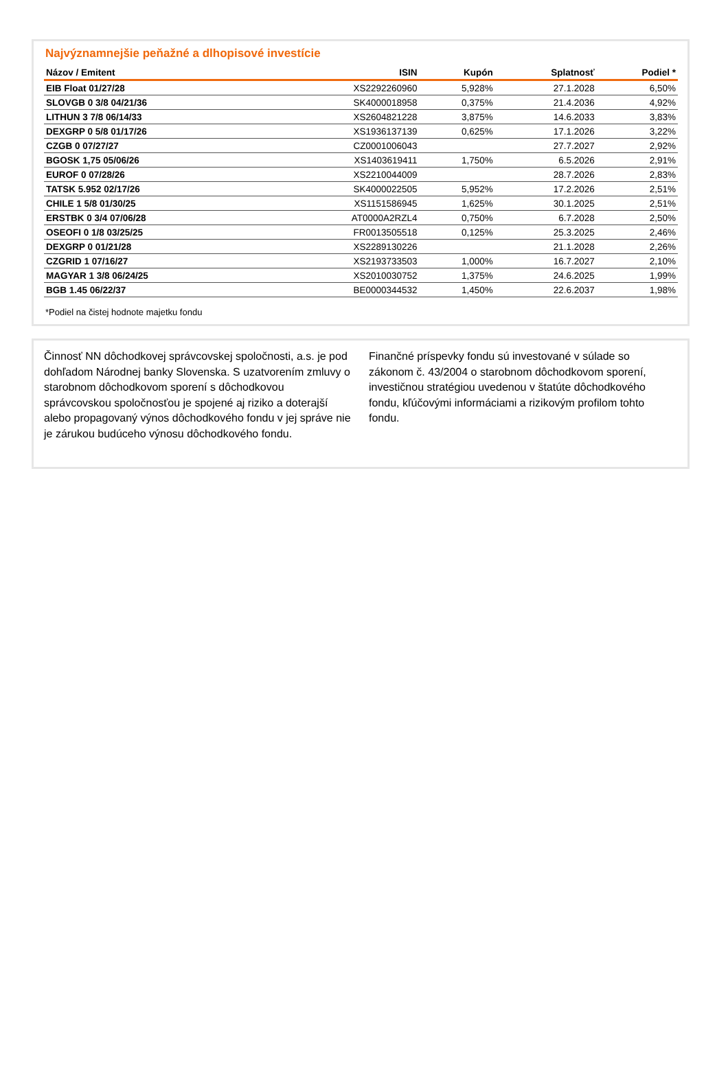Najvýznamnejšie peňažné a dlhopisové investície
| Názov / Emitent | ISIN | Kupón | Splatnosť | Podiel * |
| --- | --- | --- | --- | --- |
| EIB Float 01/27/28 | XS2292260960 | 5,928% | 27.1.2028 | 6,50% |
| SLOVGB 0 3/8 04/21/36 | SK4000018958 | 0,375% | 21.4.2036 | 4,92% |
| LITHUN 3 7/8 06/14/33 | XS2604821228 | 3,875% | 14.6.2033 | 3,83% |
| DEXGRP 0 5/8 01/17/26 | XS1936137139 | 0,625% | 17.1.2026 | 3,22% |
| CZGB 0 07/27/27 | CZ0001006043 | | 27.7.2027 | 2,92% |
| BGOSK 1,75 05/06/26 | XS1403619411 | 1,750% | 6.5.2026 | 2,91% |
| EUROF 0 07/28/26 | XS2210044009 | | 28.7.2026 | 2,83% |
| TATSK 5.952 02/17/26 | SK4000022505 | 5,952% | 17.2.2026 | 2,51% |
| CHILE 1 5/8 01/30/25 | XS1151586945 | 1,625% | 30.1.2025 | 2,51% |
| ERSTBK 0 3/4 07/06/28 | AT0000A2RZL4 | 0,750% | 6.7.2028 | 2,50% |
| OSEOFI 0 1/8 03/25/25 | FR0013505518 | 0,125% | 25.3.2025 | 2,46% |
| DEXGRP 0 01/21/28 | XS2289130226 | | 21.1.2028 | 2,26% |
| CZGRID 1 07/16/27 | XS2193733503 | 1,000% | 16.7.2027 | 2,10% |
| MAGYAR 1 3/8 06/24/25 | XS2010030752 | 1,375% | 24.6.2025 | 1,99% |
| BGB 1.45 06/22/37 | BE0000344532 | 1,450% | 22.6.2037 | 1,98% |
*Podiel na čistej hodnote majetku fondu
Činnosť NN dôchodkovej správcovskej spoločnosti, a.s. je pod dohľadom Národnej banky Slovenska. S uzatvorením zmluvy o starobnom dôchodkovom sporení s dôchodkovou správcovskou spoločnosťou je spojené aj riziko a doterajší alebo propagovaný výnos dôchodkového fondu v jej správe nie je zárukou budúceho výnosu dôchodkového fondu.
Finančné príspevky fondu sú investované v súlade so zákonom č. 43/2004 o starobnom dôchodkovom sporení, investičnou stratégiou uvedenou v štatúte dôchodkového fondu, kľúčovými informáciami a rizikovým profilom tohto fondu.